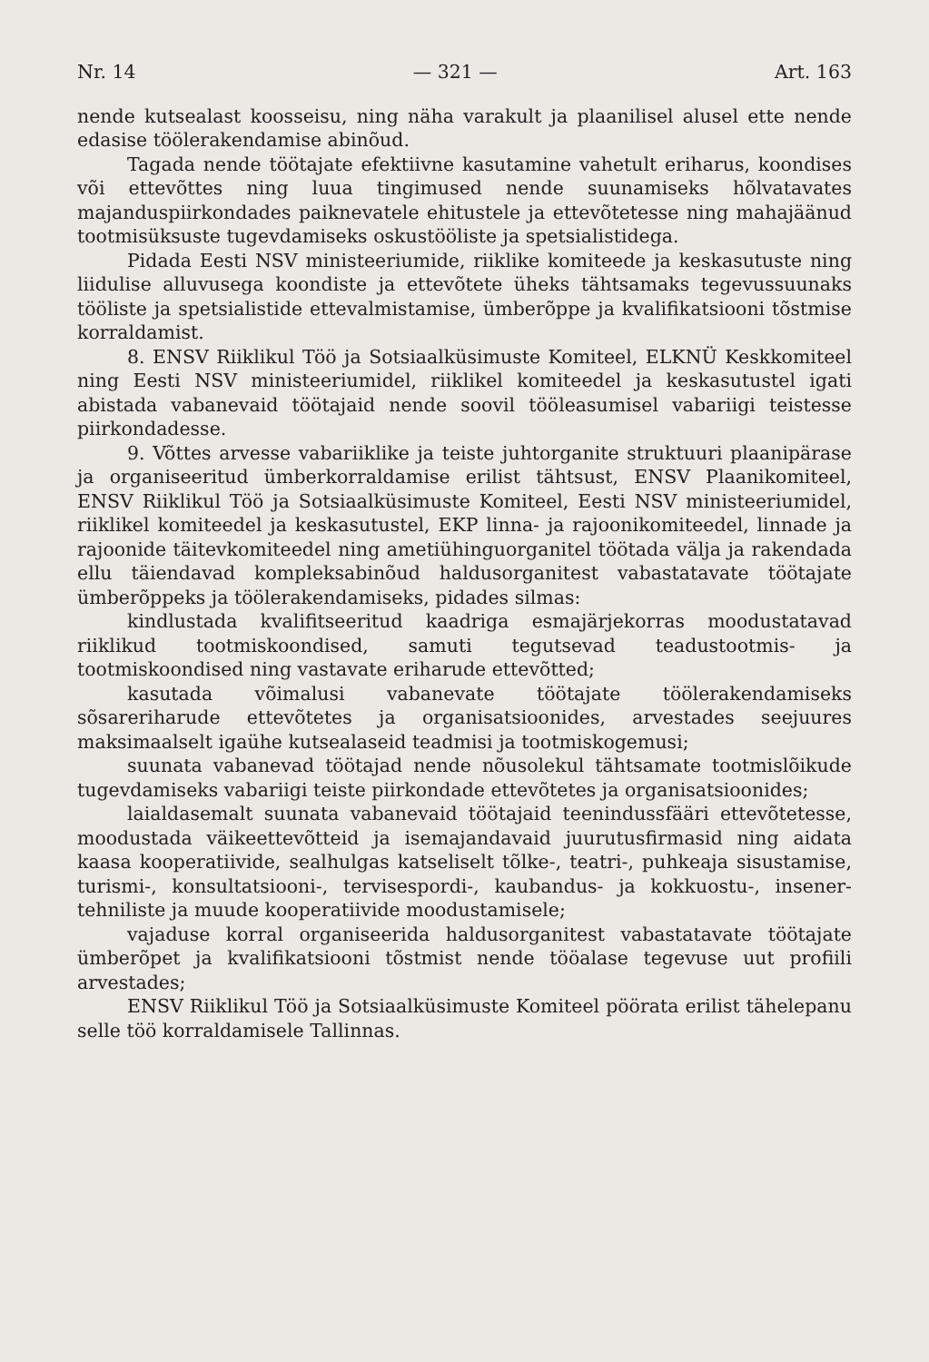Nr. 14 — 321 — Art. 163
nende kutsealast koosseisu, ning näha varakult ja plaanilisel alusel ette nende edasise töölerakendamise abinõud.
Tagada nende töötajate efektiivne kasutamine vahetult eriharus, koondises või ettevõttes ning luua tingimused nende suunamiseks hõlvatavates majanduspiirkondades paiknevatele ehitustele ja ettevõtetesse ning mahajäänud tootmisüksuste tugevdamiseks oskustööliste ja spetsialistidega.
Pidada Eesti NSV ministeeriumide, riiklike komiteede ja keskasutuste ning liidulise alluvusega koondiste ja ettevõtete üheks tähtsamaks tegevussuunaks tööliste ja spetsialistide ettevalmistamise, ümberõppe ja kvalifikatsiooni tõstmise korraldamist.
8. ENSV Riiklikul Töö ja Sotsiaalküsimuste Komiteel, ELKNÜ Keskkomiteel ning Eesti NSV ministeeriumidel, riiklikel komiteedel ja keskasutustel igati abistada vabanevaid töötajaid nende soovil tööleasumisel vabariigi teistesse piirkondadesse.
9. Võttes arvesse vabariiklike ja teiste juhtorganite struktuuri plaanipärase ja organiseeritud ümberkorraldamise erilist tähtsust, ENSV Plaanikomiteel, ENSV Riiklikul Töö ja Sotsiaalküsimuste Komiteel, Eesti NSV ministeeriumidel, riiklikel komiteedel ja keskasutustel, EKP linna- ja rajoonikomiteedel, linnade ja rajoonide täitevkomiteedel ning ametiühinguorganitel töötada välja ja rakendada ellu täiendavad kompleksabinõud haldusorganitest vabastatavate töötajate ümberõppeks ja töölerakendamiseks, pidades silmas:
kindlustada kvalifitseeritud kaadriga esmajärjekorras moodustatavad riiklikud tootmiskoondised, samuti tegutsevad teadustootmis- ja tootmiskoondised ning vastavate eriharude ettevõtted;
kasutada võimalusi vabanevate töötajate töölerakendamiseks sõsareriharude ettevõtetes ja organisatsioonides, arvestades seejuures maksimaalselt igaühe kutsealaseid teadmisi ja tootmiskogemusi;
suunata vabanevad töötajad nende nõusolekul tähtsamate tootmislõikude tugevdamiseks vabariigi teiste piirkondade ettevõtetes ja organisatsioonides;
laialdasemalt suunata vabanevaid töötajaid teenindussfääri ettevõtetesse, moodustada väikeettevõtteid ja isemajandavaid juurutusfirmasid ning aidata kaasa kooperatiivide, sealhulgas katseliselt tõlke-, teatri-, puhkeaja sisustamise, turismi-, konsultatsiooni-, tervisespordi-, kaubandus- ja kokkuostu-, insener-tehniliste ja muude kooperatiivide moodustamisele;
vajaduse korral organiseerida haldusorganitest vabastatavate töötajate ümberõpet ja kvalifikatsiooni tõstmist nende tööalase tegevuse uut profiili arvestades;
ENSV Riiklikul Töö ja Sotsiaalküsimuste Komiteel pöörata erilist tähelepanu selle töö korraldamisele Tallinnas.